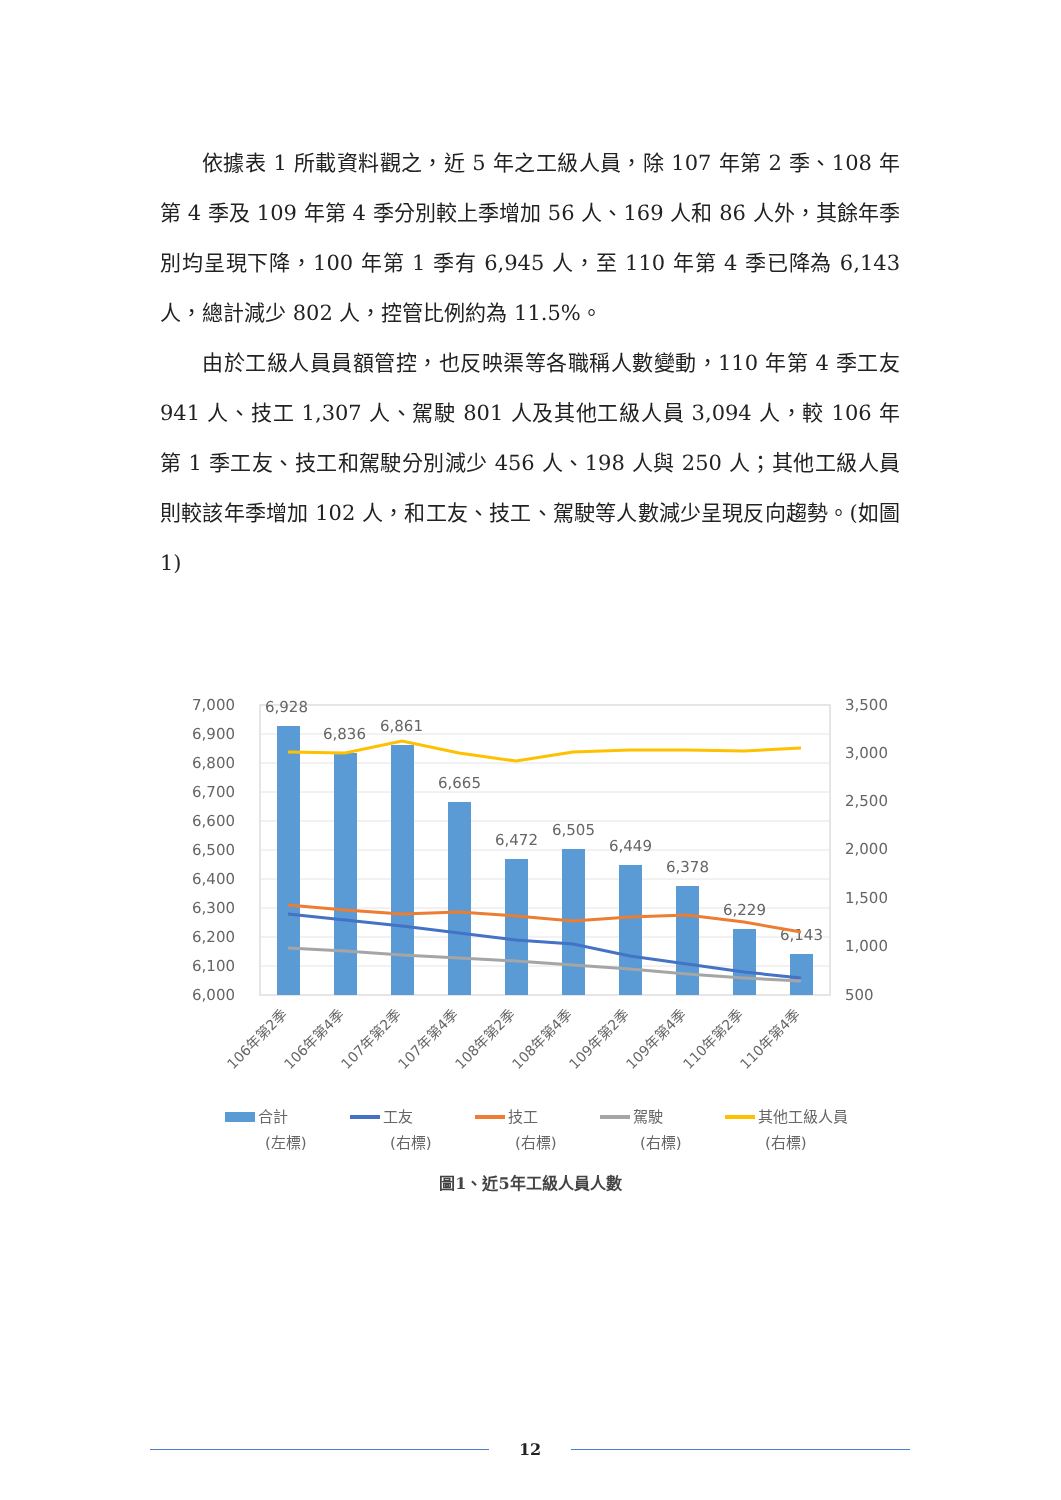依據表 1 所載資料觀之，近 5 年之工級人員，除 107 年第 2 季、108 年第 4 季及 109 年第 4 季分別較上季增加 56 人、169 人和 86 人外，其餘年季別均呈現下降，100 年第 1 季有 6,945 人，至 110 年第 4 季已降為 6,143 人，總計減少 802 人，控管比例約為 11.5%。
由於工級人員員額管控，也反映渠等各職稱人數變動，110 年第 4 季工友 941 人、技工 1,307 人、駕駛 801 人及其他工級人員 3,094 人，較 106 年第 1 季工友、技工和駕駛分別減少 456 人、198 人與 250 人；其他工級人員則較該年季增加 102 人，和工友、技工、駕駛等人數減少呈現反向趨勢。(如圖 1)
7,000
6,900
6,800
6,700
6,600
6,500
6,400
6,300
6,200
6,100
6,000
3,500
3,000
2,500
2,000
1,500
1,000
500
6,928
6,836
6,861
6,665
6,472
6,505
6,449
6,378
6,229
6,143
106年第2季
106年第4季
107年第2季
107年第4季
108年第2季
108年第4季
109年第2季
109年第4季
110年第2季
110年第4季
合計
(左標)
工友
(右標)
技工
(右標)
駕駛
(右標)
其他工級人員
(右標)
圖1、近5年工級人員人數
12